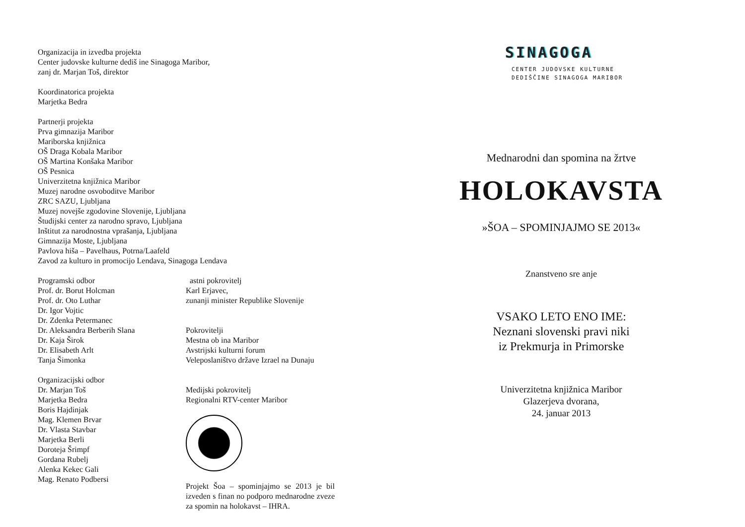Organizacija in izvedba projekta
Center judovske kulturne dediš ine Sinagoga Maribor,
zanj dr. Marjan Toš, direktor
Koordinatorica projekta
Marjetka Bedra
Partnerji projekta
Prva gimnazija Maribor
Mariborska knjižnica
OŠ Draga Kobala Maribor
OŠ Martina Konšaka Maribor
OŠ Pesnica
Univerzitetna knjižnica Maribor
Muzej narodne osvoboditve Maribor
ZRC SAZU, Ljubljana
Muzej novejše zgodovine Slovenije, Ljubljana
Študijski center za narodno spravo, Ljubljana
Inštitut za narodnostna vprašanja, Ljubljana
Gimnazija Moste, Ljubljana
Pavlova hiša – Pavelhaus, Potrna/Laafeld
Zavod za kulturo in promocijo Lendava, Sinagoga Lendava
Programski odbor
Prof. dr. Borut Holcman
Prof. dr. Oto Luthar
Dr. Igor Vojtic
Dr. Zdenka Petermanec
Dr. Aleksandra Berberih Slana
Dr. Kaja Širok
Dr. Elisabeth Arlt
Tanja Šimonka
Organizacijski odbor
Dr. Marjan Toš
Marjetka Bedra
Boris Hajdinjak
Mag. Klemen Brvar
Dr. Vlasta Stavbar
Marjetka Berli
Doroteja Šrimpf
Gordana Rubelj
Alenka Kekec Gali
Mag. Renato Podbersi
astni pokrovitelj
Karl Erjavec,
zunanji minister Republike Slovenije
Pokrovitelji
Mestna ob ina Maribor
Avstrijski kulturni forum
Veleposlaništvo države Izrael na Dunaju
Medijski pokrovitelj
Regionalni RTV-center Maribor
Projekt Šoa – spominjajmo se 2013 je bil izveden s finan no podporo mednarodne zveze za spomin na holokavst – IHRA.
SINAGOGA
CENTER JUDOVSKE KULTURNE
DEDIŠČINE SINAGOGA MARIBOR
Mednarodni dan spomina na žrtve
HOLOKAVSTA
»ŠOA – SPOMINJAJMO SE 2013«
Znanstveno sre anje
VSAKO LETO ENO IME:
Neznani slovenski pravi niki
iz Prekmurja in Primorske
Univerzitetna knjižnica Maribor
Glazerjeva dvorana,
24. januar 2013